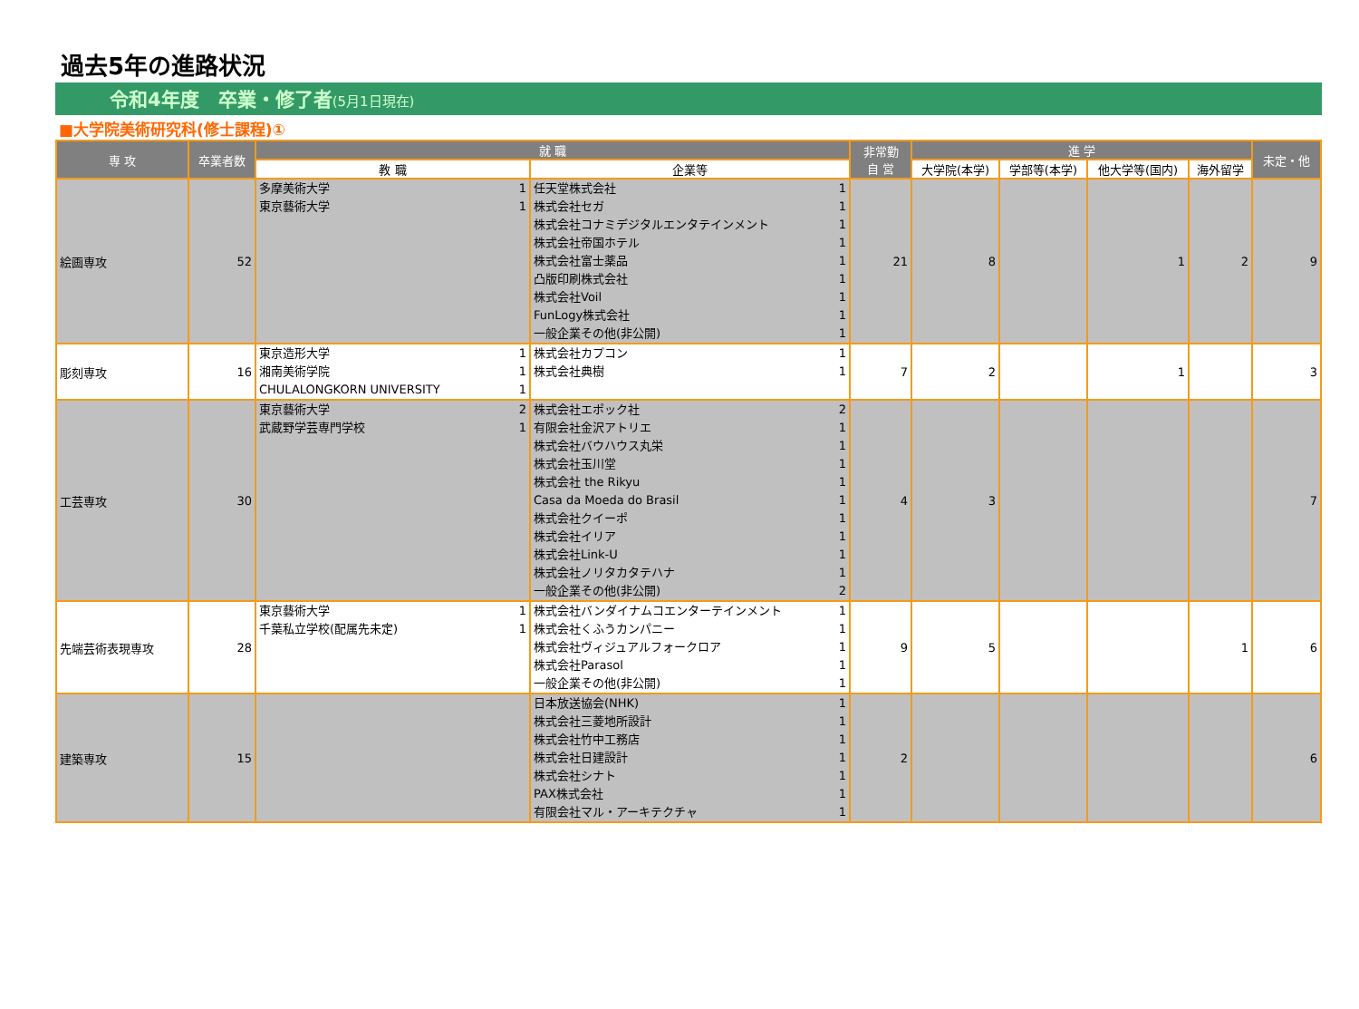過去5年の進路状況
令和4年度　卒業・修了者(5月1日現在)
■大学院美術研究科(修士課程)①
| 専 攻 | 卒業者数 | 就 職 | | 非常勤 自 営 | 進 学 | | | | 未定・他 |
| --- | --- | --- | --- | --- | --- | --- | --- | --- | --- |
| | | 教 職 | 企業等 | | 大学院(本学) | 学部等(本学) | 他大学等(国内) | 海外留学 | |
| 絵画専攻 | 52 | 多摩美術大学 1 東京藝術大学 1 | 任天堂株式会社 1 株式会社セガ 1 株式会社コナミデジタルエンタテインメント 1 株式会社帝国ホテル 1 株式会社富士薬品 1 凸版印刷株式会社 1 株式会社Voil 1 FunLogy株式会社 1 一般企業その他(非公開) 1 | 21 | 8 | | 1 | 2 | 9 |
| 彫刻専攻 | 16 | 東京造形大学 1 湘南美術学院 1 CHULALONGKORN UNIVERSITY 1 | 株式会社カプコン 1 株式会社典樹 1 | 7 | 2 | | 1 | | 3 |
| 工芸専攻 | 30 | 東京藝術大学 2 武蔵野学芸専門学校 1 | 株式会社エポック社 2 有限会社金沢アトリエ 1 株式会社バウハウス丸栄 1 株式会社玉川堂 1 株式会社 the Rikyu 1 Casa da Moeda do Brasil 1 株式会社クイーポ 1 株式会社イリア 1 株式会社Link-U 1 株式会社ノリタカタテハナ 1 一般企業その他(非公開) 2 | 4 | 3 | | | | 7 |
| 先端芸術表現専攻 | 28 | 東京藝術大学 1 千葉私立学校(配属先未定) 1 | 株式会社バンダイナムコエンターテインメント 1 株式会社くふうカンパニー 1 株式会社ヴィジュアルフォークロア 1 株式会社Parasol 1 一般企業その他(非公開) 1 | 9 | 5 | | | 1 | 6 |
| 建築専攻 | 15 | | 日本放送協会(NHK) 1 株式会社三菱地所設計 1 株式会社竹中工務店 1 株式会社日建設計 1 株式会社シナト 1 PAX株式会社 1 有限会社マル・アーキテクチャ 1 | 2 | | | | | 6 |